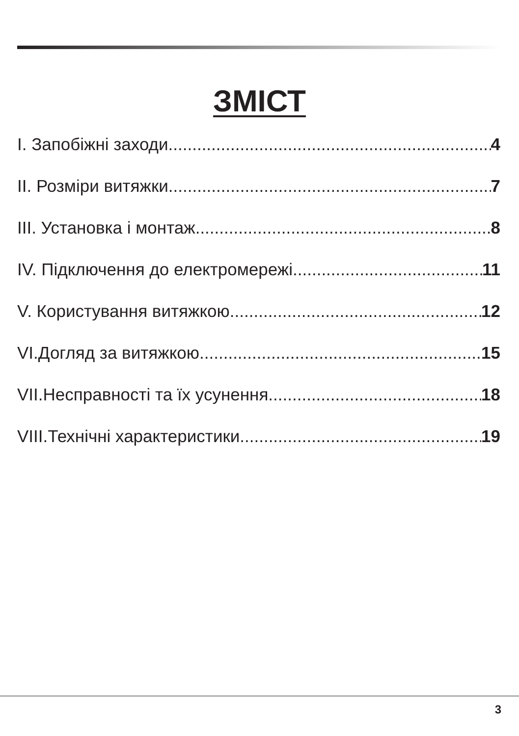ЗМІСТ
I. Запобіжні заходи 4
II. Розміри витяжки 7
III. Установка і монтаж 8
IV. Підключення до електромережі 11
V. Користування витяжкою 12
VI.Догляд за витяжкою 15
VII.Несправності та їх усунення 18
VIII.Технічні характеристики 19
3